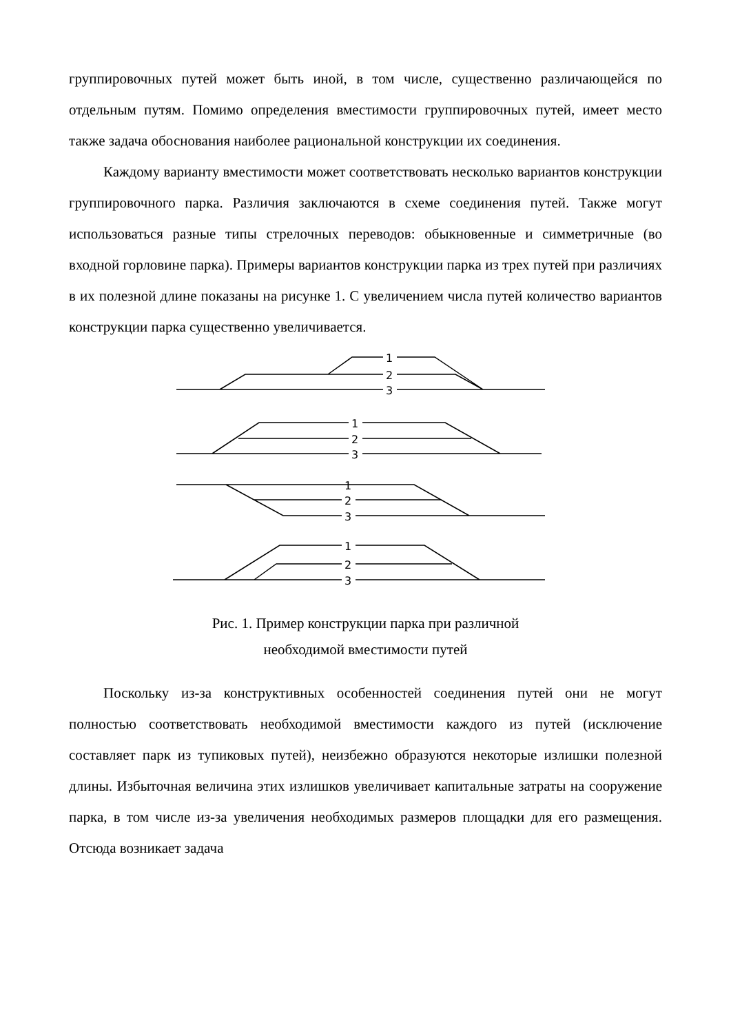группировочных путей может быть иной, в том числе, существенно различающейся по отдельным путям. Помимо определения вместимости группировочных путей, имеет место также задача обоснования наиболее рациональной конструкции их соединения.
Каждому варианту вместимости может соответствовать несколько вариантов конструкции группировочного парка. Различия заключаются в схеме соединения путей. Также могут использоваться разные типы стрелочных переводов: обыкновенные и симметричные (во входной горловине парка). Примеры вариантов конструкции парка из трех путей при различиях в их полезной длине показаны на рисунке 1. С увеличением числа путей количество вариантов конструкции парка существенно увеличивается.
1
2
3
1
2
3
1
2
3
1
2
3
Рис. 1. Пример конструкции парка при различной
необходимой вместимости путей
Поскольку из-за конструктивных особенностей соединения путей они не могут полностью соответствовать необходимой вместимости каждого из путей (исключение составляет парк из тупиковых путей), неизбежно образуются некоторые излишки полезной длины. Избыточная величина этих излишков увеличивает капитальные затраты на сооружение парка, в том числе из-за увеличения необходимых размеров площадки для его размещения. Отсюда возникает задача